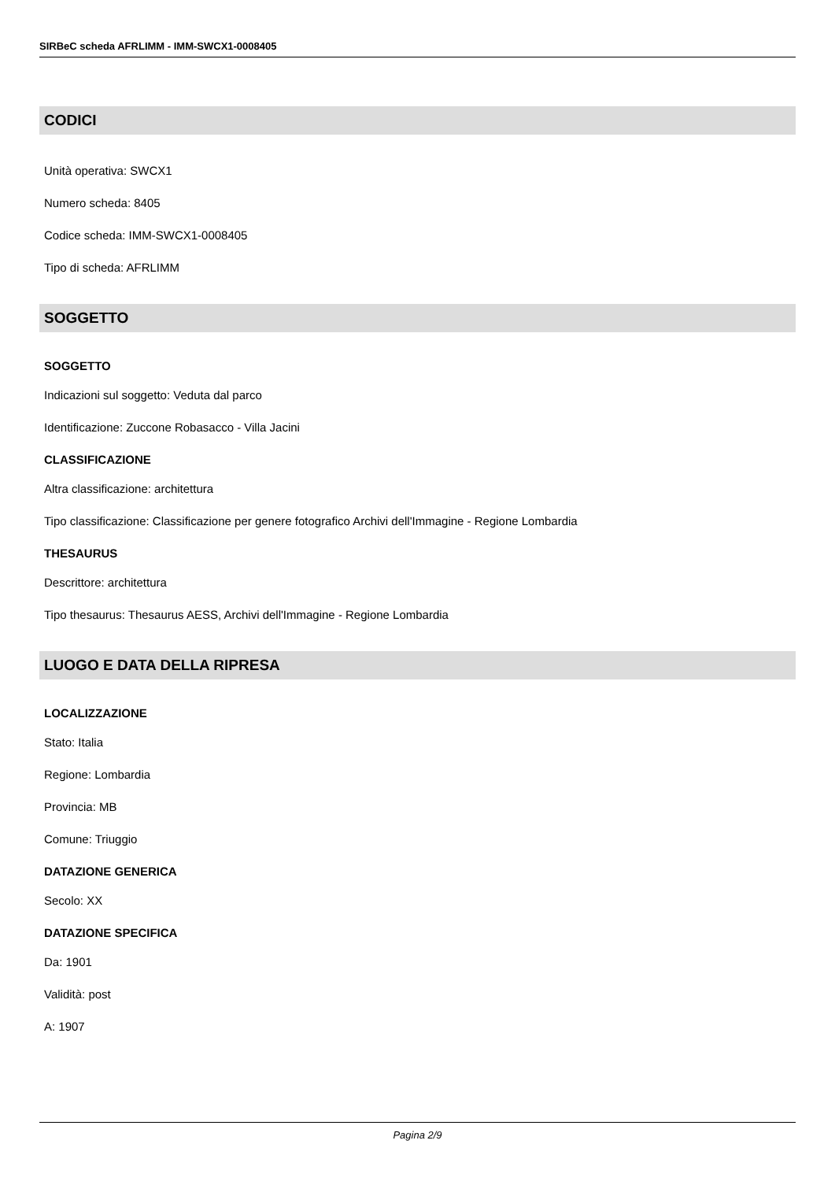SIRBeC scheda AFRLIMM - IMM-SWCX1-0008405
CODICI
Unità operativa: SWCX1
Numero scheda: 8405
Codice scheda: IMM-SWCX1-0008405
Tipo di scheda: AFRLIMM
SOGGETTO
SOGGETTO
Indicazioni sul soggetto: Veduta dal parco
Identificazione: Zuccone Robasacco - Villa Jacini
CLASSIFICAZIONE
Altra classificazione: architettura
Tipo classificazione: Classificazione per genere fotografico Archivi dell'Immagine - Regione Lombardia
THESAURUS
Descrittore: architettura
Tipo thesaurus: Thesaurus AESS, Archivi dell'Immagine - Regione Lombardia
LUOGO E DATA DELLA RIPRESA
LOCALIZZAZIONE
Stato: Italia
Regione: Lombardia
Provincia: MB
Comune: Triuggio
DATAZIONE GENERICA
Secolo: XX
DATAZIONE SPECIFICA
Da: 1901
Validità: post
A: 1907
Pagina 2/9